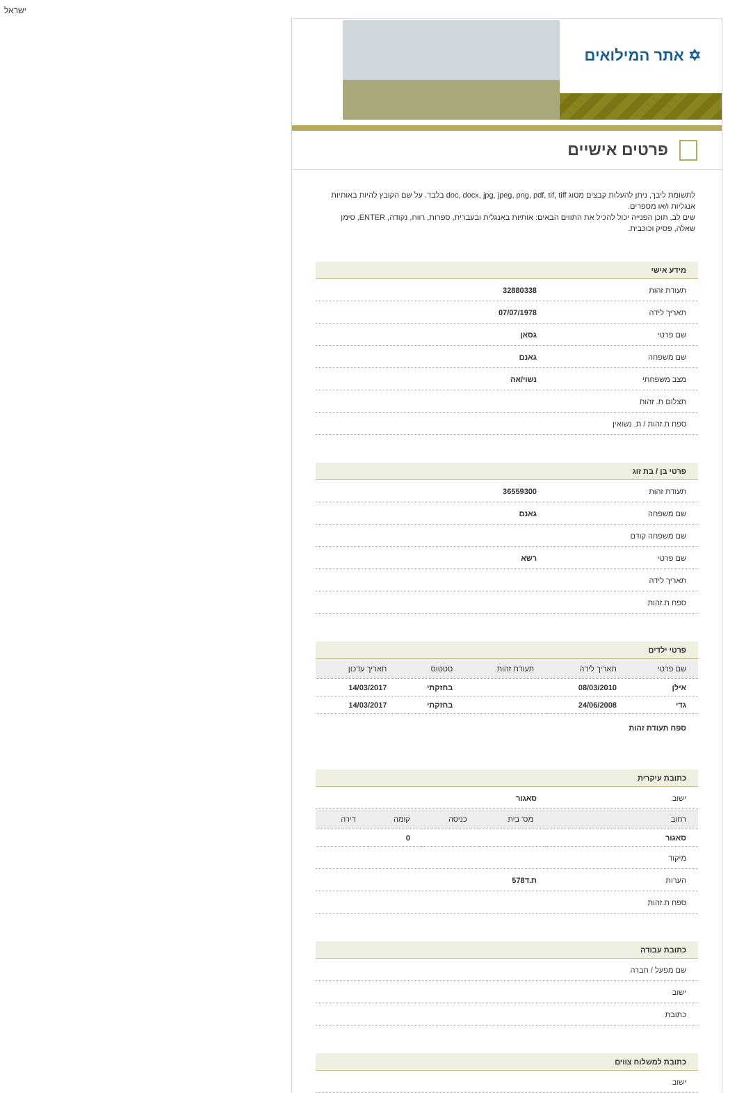ישראל
✡ אתר המילואים
פרטים אישיים
לתשומת ליבך, ניתן להעלות קבצים מסוג doc, docx, jpg, jpeg, png, pdf, tif, tiff בלבד. על שם הקובץ להיות באותיות אנגליות ו/או מספרים.
שים לב, תוכן הפנייה יכול להכיל את התווים הבאים: אותיות באנגלית ובעברית, ספרות, רווח, נקודה, ENTER, סימן שאלה, פסיק וכוכבית.
מידע אישי
תעודת זהות 32880338
תאריך לידה 07/07/1978
שם פרטי גסאן
שם משפחה גאנם
מצב משפחתי נשוי/אה
תצלום ת. זהות
ספח ת.זהות / ת. נשואין
פרטי בן / בת זוג
תעודת זהות 36559300
שם משפחה גאנם
שם משפחה קודם
שם פרטי רשא
תאריך לידה
ספח ת.זהות
פרטי ילדים
| שם פרטי | תאריך לידה | תעודת זהות | סטטוס | תאריך עדכון |
| --- | --- | --- | --- | --- |
| אילן | 08/03/2010 | | בחזקתי | 14/03/2017 |
| גדי | 24/06/2008 | | בחזקתי | 14/03/2017 |
ספח תעודת זהות
כתובת עיקרית
ישוב סאגור
| רחוב | מס' בית | כניסה | קומה | דירה |
| --- | --- | --- | --- | --- |
| סאגור | | | 0 | |
מיקוד
הערות ת.ד578
ספח ת.זהות
כתובת עבודה
שם מפעל / חברה
ישוב
כתובת
כתובת למשלוח צווים
ישוב